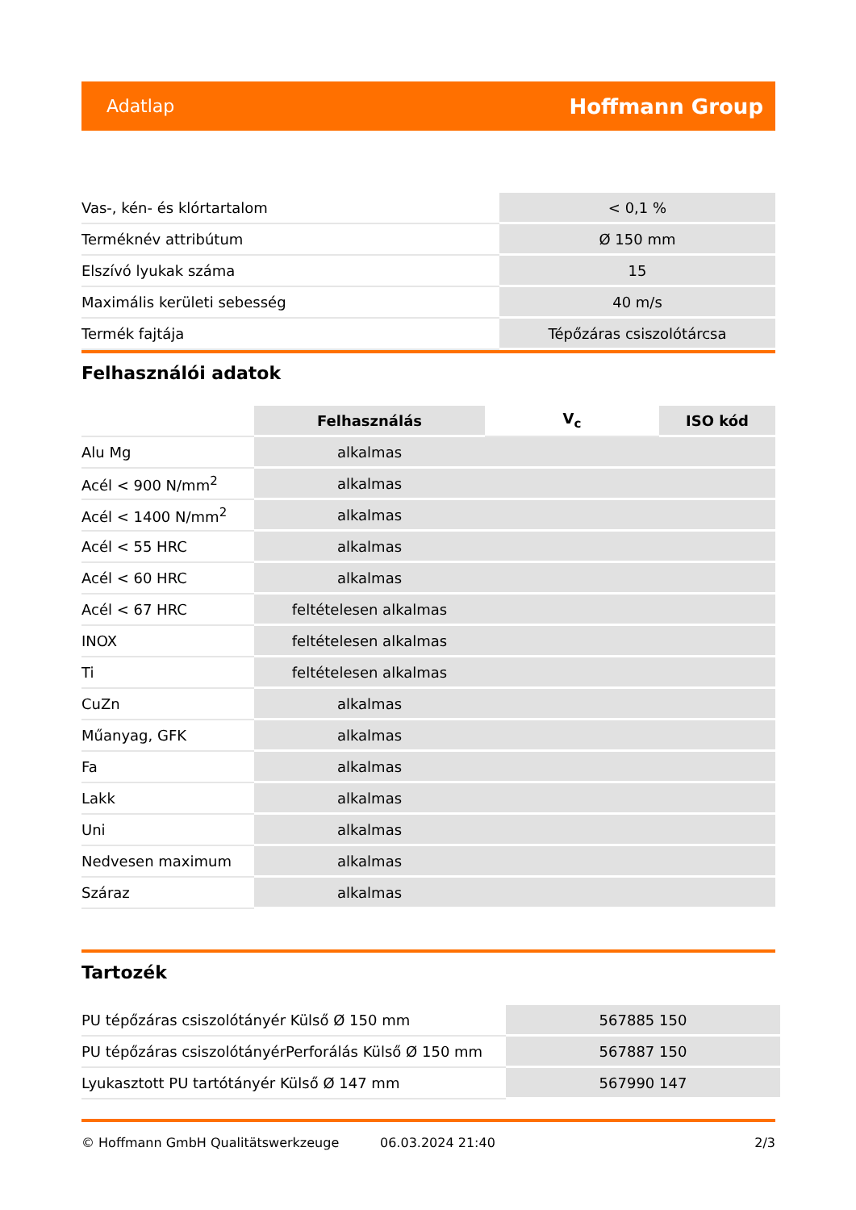Adatlap Hoffmann Group
| Vas-, kén- és klórtartalom | < 0,1 % |
| Terméknév attribútum | Ø 150 mm |
| Elszívó lyukak száma | 15 |
| Maximális kerületi sebesség | 40 m/s |
| Termék fajtája | Tépőzáras csiszolótárcsa |
Felhasználói adatok
| | Felhasználás | V<sub>c</sub> | ISO kód |
| --- | --- | --- | --- |
| Alu Mg | alkalmas | | |
| Acél < 900 N/mm<sup>2</sup> | alkalmas | | |
| Acél < 1400 N/mm<sup>2</sup> | alkalmas | | |
| Acél < 55 HRC | alkalmas | | |
| Acél < 60 HRC | alkalmas | | |
| Acél < 67 HRC | feltételesen alkalmas | | |
| INOX | feltételesen alkalmas | | |
| Ti | feltételesen alkalmas | | |
| CuZn | alkalmas | | |
| Műanyag, GFK | alkalmas | | |
| Fa | alkalmas | | |
| Lakk | alkalmas | | |
| Uni | alkalmas | | |
| Nedvesen maximum | alkalmas | | |
| Száraz | alkalmas | | |
Tartozék
| PU tépőzáras csiszolótányér Külső Ø 150 mm | 567885 150 |
| PU tépőzáras csiszolótányérPerforálás Külső Ø 150 mm | 567887 150 |
| Lyukasztott PU tartótányér Külső Ø 147 mm | 567990 147 |
© Hoffmann GmbH Qualitätswerkzeuge 06.03.2024 21:40 2/3